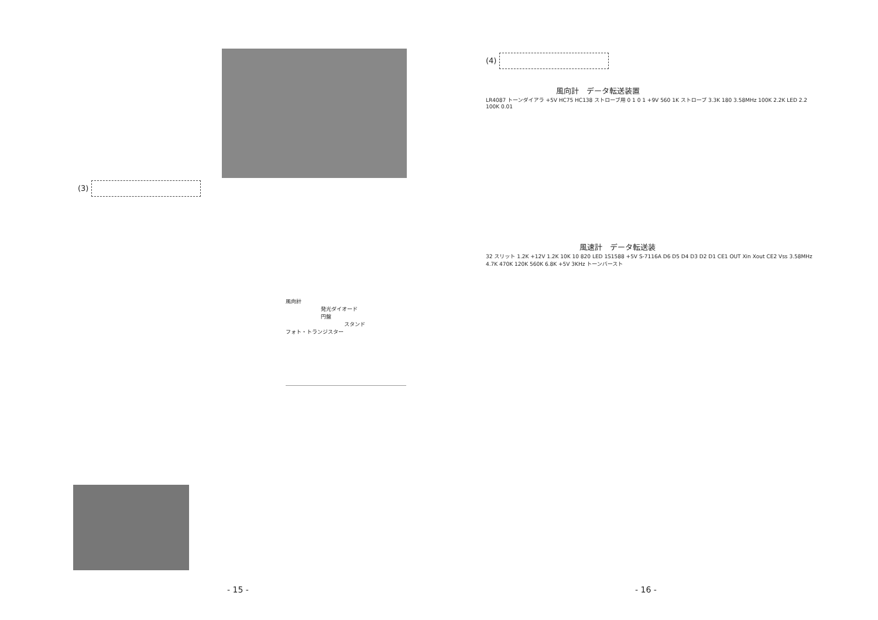(3)
風向計
発光ダイオード
円盤
スタンド
フォト・トランジスター
- 15 -
(4)
風向計　データ転送装置
LR4087 トーンダイアラ +5V HC75 HC138 ストローブ用 0 1 0 1 +9V 560 1K ストローブ 3.3K 180 3.58MHz 100K 2.2K LED 2.2 100K 0.01
風速計　データ転送装
32 スリット 1.2K +12V 1.2K 10K 10 820 LED 1S1588 +5V S-7116A D6 D5 D4 D3 D2 D1 CE1 OUT Xin Xout CE2 Vss 3.58MHz 4.7K 470K 120K 560K 6.8K +5V 3KHz トーンバースト
- 16 -